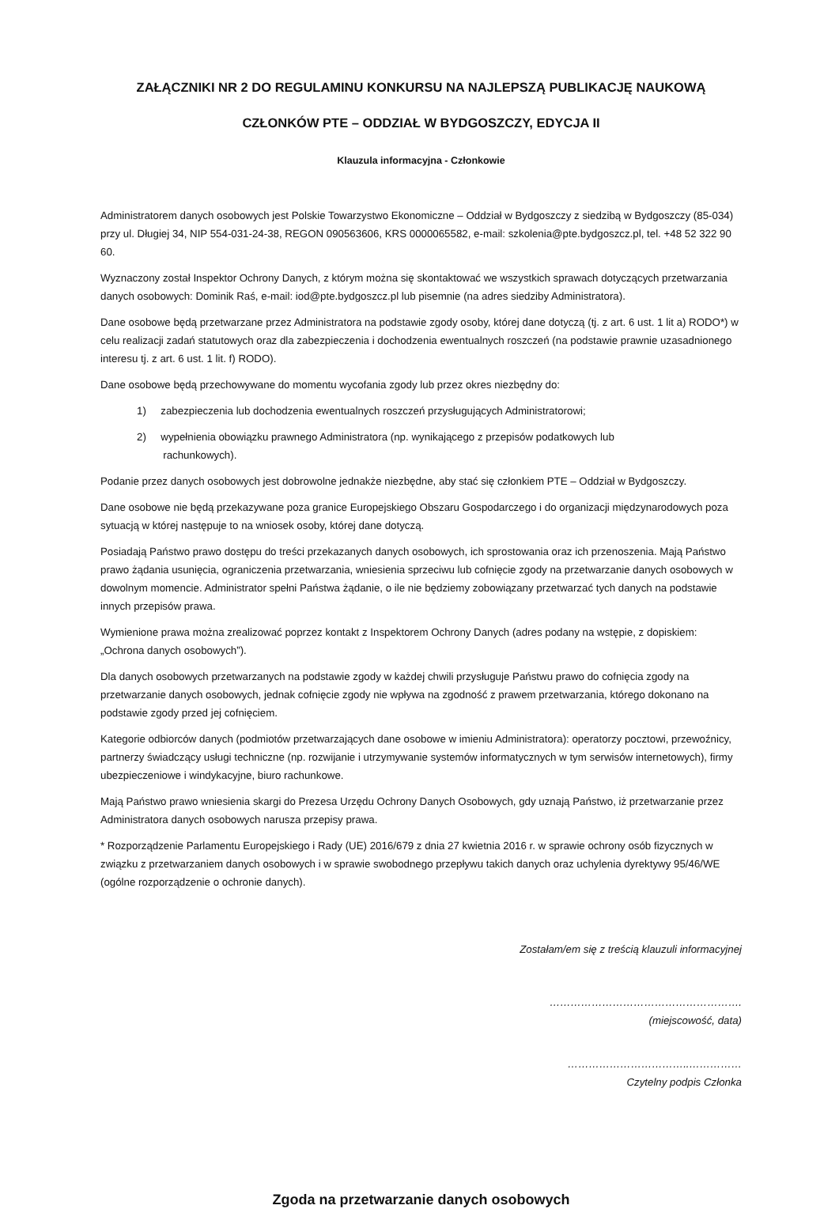ZAŁĄCZNIKI NR 2 DO REGULAMINU KONKURSU NA NAJLEPSZĄ PUBLIKACJĘ NAUKOWĄ
CZŁONKÓW PTE – ODDZIAŁ W BYDGOSZCZY, EDYCJA II
Klauzula informacyjna - Członkowie
Administratorem danych osobowych jest Polskie Towarzystwo Ekonomiczne – Oddział w Bydgoszczy z siedzibą w Bydgoszczy (85-034) przy ul. Długiej 34, NIP 554-031-24-38, REGON 090563606, KRS 0000065582, e-mail: szkolenia@pte.bydgoszcz.pl, tel. +48 52 322 90 60.
Wyznaczony został Inspektor Ochrony Danych, z którym można się skontaktować we wszystkich sprawach dotyczących przetwarzania danych osobowych: Dominik Raś, e-mail: iod@pte.bydgoszcz.pl lub pisemnie (na adres siedziby Administratora).
Dane osobowe będą przetwarzane przez Administratora na podstawie zgody osoby, której dane dotyczą (tj. z art. 6 ust. 1 lit a) RODO*) w celu realizacji zadań statutowych oraz dla zabezpieczenia i dochodzenia ewentualnych roszczeń (na podstawie prawnie uzasadnionego interesu tj. z art. 6 ust. 1 lit. f) RODO).
Dane osobowe będą przechowywane do momentu wycofania zgody lub przez okres niezbędny do:
1) zabezpieczenia lub dochodzenia ewentualnych roszczeń przysługujących Administratorowi;
2) wypełnienia obowiązku prawnego Administratora (np. wynikającego z przepisów podatkowych lub
rachunkowych).
Podanie przez danych osobowych jest dobrowolne jednakże niezbędne, aby stać się członkiem PTE – Oddział w Bydgoszczy.
Dane osobowe nie będą przekazywane poza granice Europejskiego Obszaru Gospodarczego i do organizacji międzynarodowych poza sytuacją w której następuje to na wniosek osoby, której dane dotyczą.
Posiadają Państwo prawo dostępu do treści przekazanych danych osobowych, ich sprostowania oraz ich przenoszenia. Mają Państwo prawo żądania usunięcia, ograniczenia przetwarzania, wniesienia sprzeciwu lub cofnięcie zgody na przetwarzanie danych osobowych w dowolnym momencie. Administrator spełni Państwa żądanie, o ile nie będziemy zobowiązany przetwarzać tych danych na podstawie innych przepisów prawa.
Wymienione prawa można zrealizować poprzez kontakt z Inspektorem Ochrony Danych (adres podany na wstępie, z dopiskiem: „Ochrona danych osobowych”).
Dla danych osobowych przetwarzanych na podstawie zgody w każdej chwili przysługuje Państwu prawo do cofnięcia zgody na przetwarzanie danych osobowych, jednak cofnięcie zgody nie wpływa na zgodność z prawem przetwarzania, którego dokonano na podstawie zgody przed jej cofnięciem.
Kategorie odbiorców danych (podmiotów przetwarzających dane osobowe w imieniu Administratora): operatorzy pocztowi, przewoźnicy, partnerzy świadczący usługi techniczne (np. rozwijanie i utrzymywanie systemów informatycznych w tym serwisów internetowych), firmy ubezpieczeniowe i windykacyjne, biuro rachunkowe.
Mają Państwo prawo wniesienia skargi do Prezesa Urzędu Ochrony Danych Osobowych, gdy uznają Państwo, iż przetwarzanie przez Administratora danych osobowych narusza przepisy prawa.
* Rozporządzenie Parlamentu Europejskiego i Rady (UE) 2016/679 z dnia 27 kwietnia 2016 r. w sprawie ochrony osób fizycznych w związku z przetwarzaniem danych osobowych i w sprawie swobodnego przepływu takich danych oraz uchylenia dyrektywy 95/46/WE (ogólne rozporządzenie o ochronie danych).
Zostałam/em się z treścią klauzuli informacyjnej
……………………………………………….
(miejscowość, data)
……………………………..……………
Czytelny podpis Członka
Zgoda na przetwarzanie danych osobowych